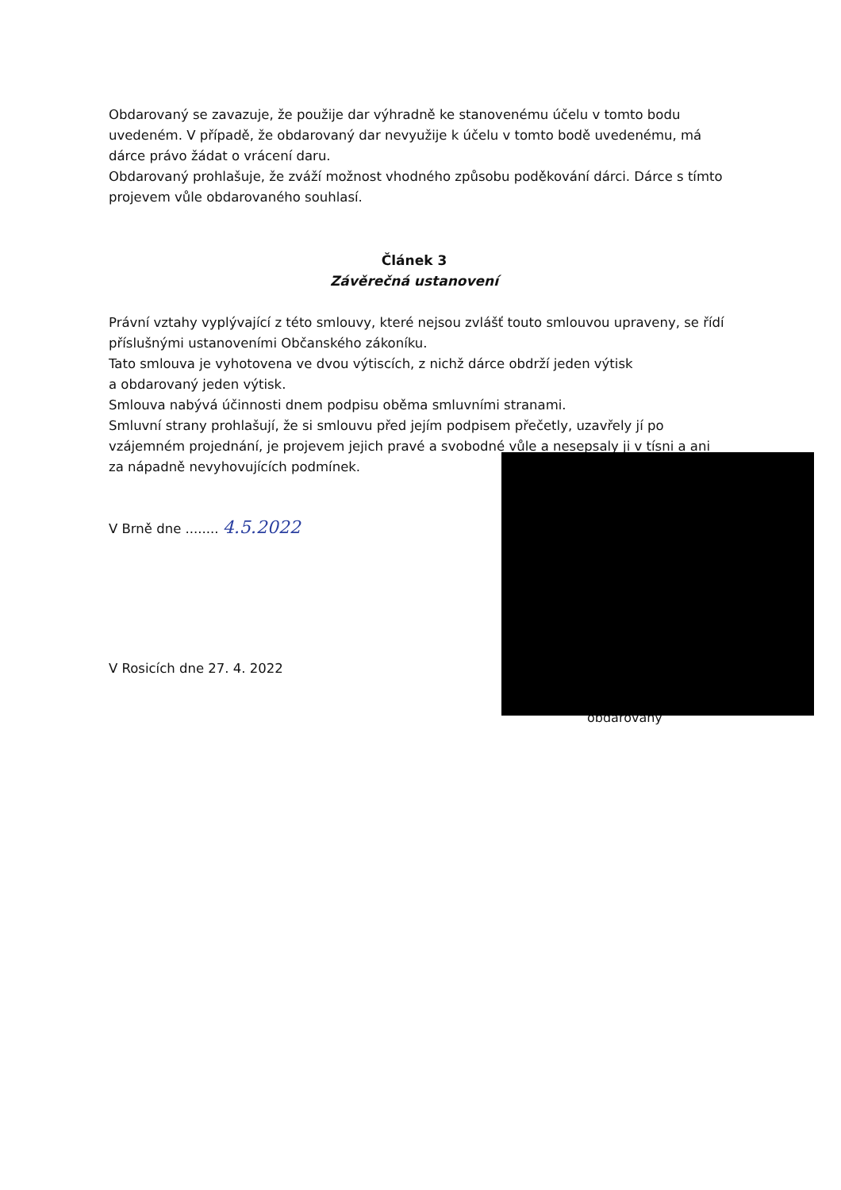Obdarovaný se zavazuje, že použije dar výhradně ke stanovenému účelu v tomto bodu uvedeném. V případě, že obdarovaný dar nevyužije k účelu v tomto bodě uvedenému, má dárce právo žádat o vrácení daru.
Obdarovaný prohlašuje, že zváží možnost vhodného způsobu poděkování dárci. Dárce s tímto projevem vůle obdarovaného souhlasí.
Článek 3
Závěrečná ustanovení
Právní vztahy vyplývající z této smlouvy, které nejsou zvlášť touto smlouvou upraveny, se řídí příslušnými ustanoveními Občanského zákoníku.
Tato smlouva je vyhotovena ve dvou výtiscích, z nichž dárce obdrží jeden výtisk
a obdarovaný jeden výtisk.
Smlouva nabývá účinnosti dnem podpisu oběma smluvními stranami.
Smluvní strany prohlašují, že si smlouvu před jejím podpisem přečetly, uzavřely jí po vzájemném projednání, je projevem jejich pravé a svobodné vůle a nesepsaly ji v tísni a ani za nápadně nevyhovujících podmínek.
V Brně dne ........ 4.5.2022
V Rosicích dne 27. 4. 2022
obdarovaný